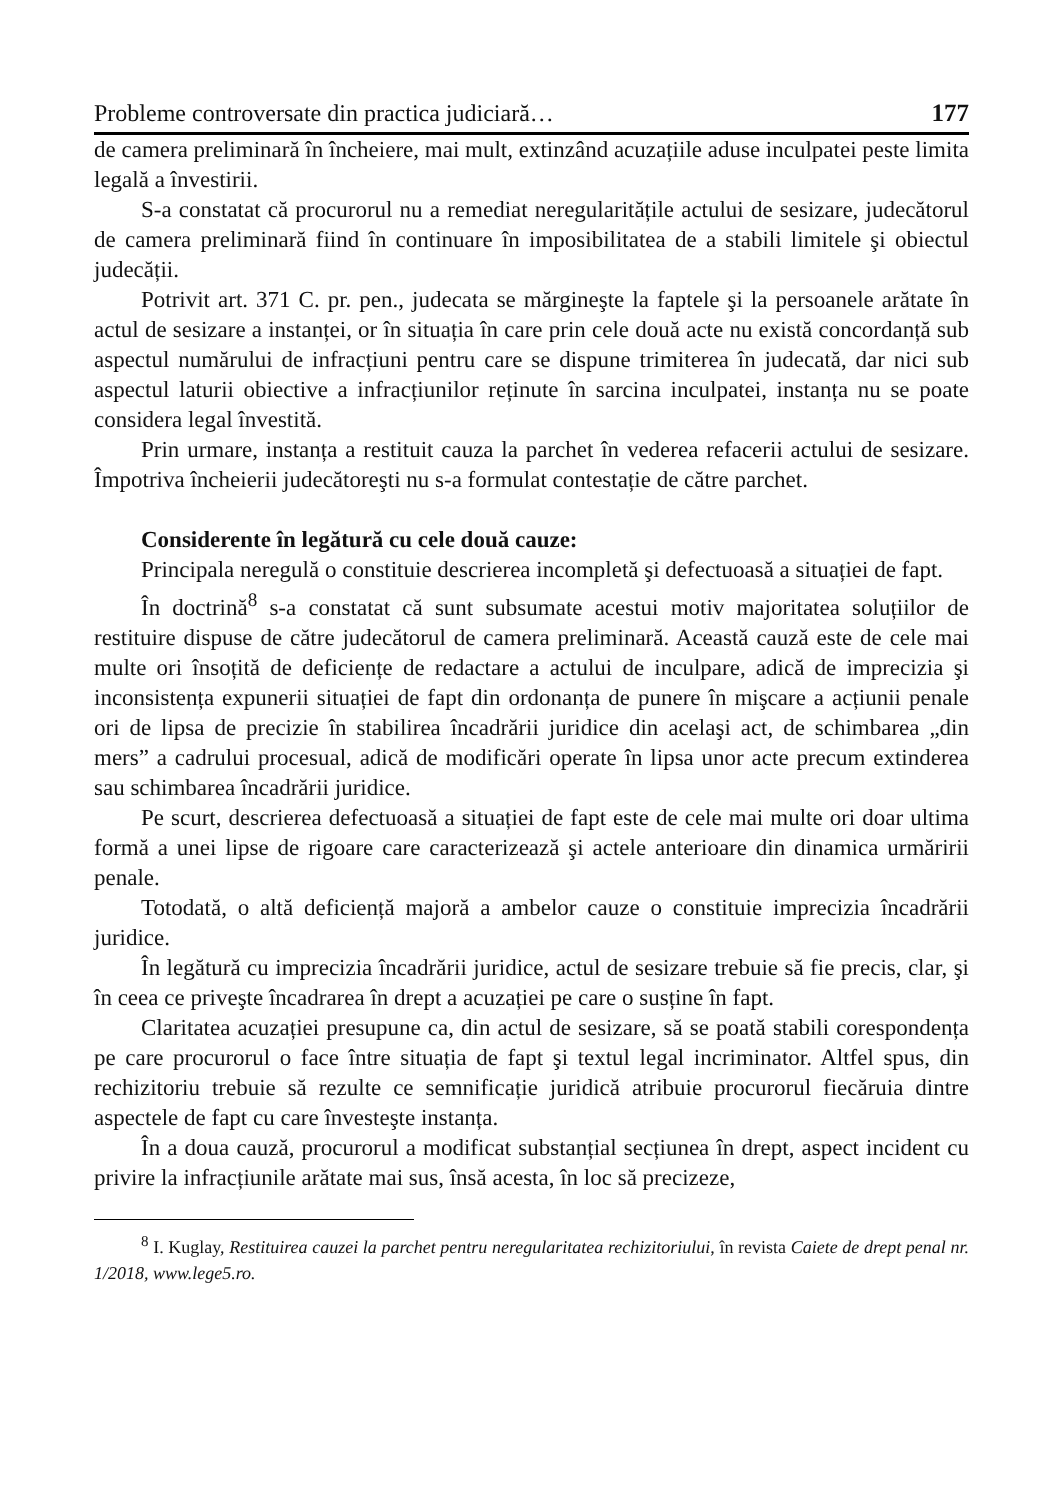Probleme controversate din practica judiciară… 177
de camera preliminară în încheiere, mai mult, extinzând acuzațiile aduse inculpatei peste limita legală a învestirii.
S-a constatat că procurorul nu a remediat neregularitățile actului de sesizare, judecătorul de camera preliminară fiind în continuare în imposibilitatea de a stabili limitele şi obiectul judecății.
Potrivit art. 371 C. pr. pen., judecata se mărgineşte la faptele şi la persoanele arătate în actul de sesizare a instanței, or în situația în care prin cele două acte nu există concordanță sub aspectul numărului de infracțiuni pentru care se dispune trimiterea în judecată, dar nici sub aspectul laturii obiective a infracțiunilor reținute în sarcina inculpatei, instanța nu se poate considera legal învestită.
Prin urmare, instanța a restituit cauza la parchet în vederea refacerii actului de sesizare. Împotriva încheierii judecătoreşti nu s-a formulat contestație de către parchet.
Considerente în legătură cu cele două cauze:
Principala neregulă o constituie descrierea incompletă şi defectuoasă a situației de fapt.
În doctrină<sup>8</sup> s-a constatat că sunt subsumate acestui motiv majoritatea soluțiilor de restituire dispuse de către judecătorul de camera preliminară. Această cauză este de cele mai multe ori însoțită de deficiențe de redactare a actului de inculpare, adică de imprecizia şi inconsistența expunerii situației de fapt din ordonanța de punere în mişcare a acțiunii penale ori de lipsa de precizie în stabilirea încadrării juridice din acelaşi act, de schimbarea „din mers” a cadrului procesual, adică de modificări operate în lipsa unor acte precum extinderea sau schimbarea încadrării juridice.
Pe scurt, descrierea defectuoasă a situației de fapt este de cele mai multe ori doar ultima formă a unei lipse de rigoare care caracterizează şi actele anterioare din dinamica urmăririi penale.
Totodată, o altă deficiență majoră a ambelor cauze o constituie imprecizia încadrării juridice.
În legătură cu imprecizia încadrării juridice, actul de sesizare trebuie să fie precis, clar, şi în ceea ce priveşte încadrarea în drept a acuzației pe care o susține în fapt.
Claritatea acuzației presupune ca, din actul de sesizare, să se poată stabili corespondența pe care procurorul o face între situația de fapt şi textul legal incriminator. Altfel spus, din rechizitoriu trebuie să rezulte ce semnificație juridică atribuie procurorul fiecăruia dintre aspectele de fapt cu care învesteşte instanța.
În a doua cauză, procurorul a modificat substanțial secțiunea în drept, aspect incident cu privire la infracțiunile arătate mai sus, însă acesta, în loc să precizeze,
<sup>8</sup> I. Kuglay, Restituirea cauzei la parchet pentru neregularitatea rechizitoriului, în revista Caiete de drept penal nr. 1/2018, www.lege5.ro.